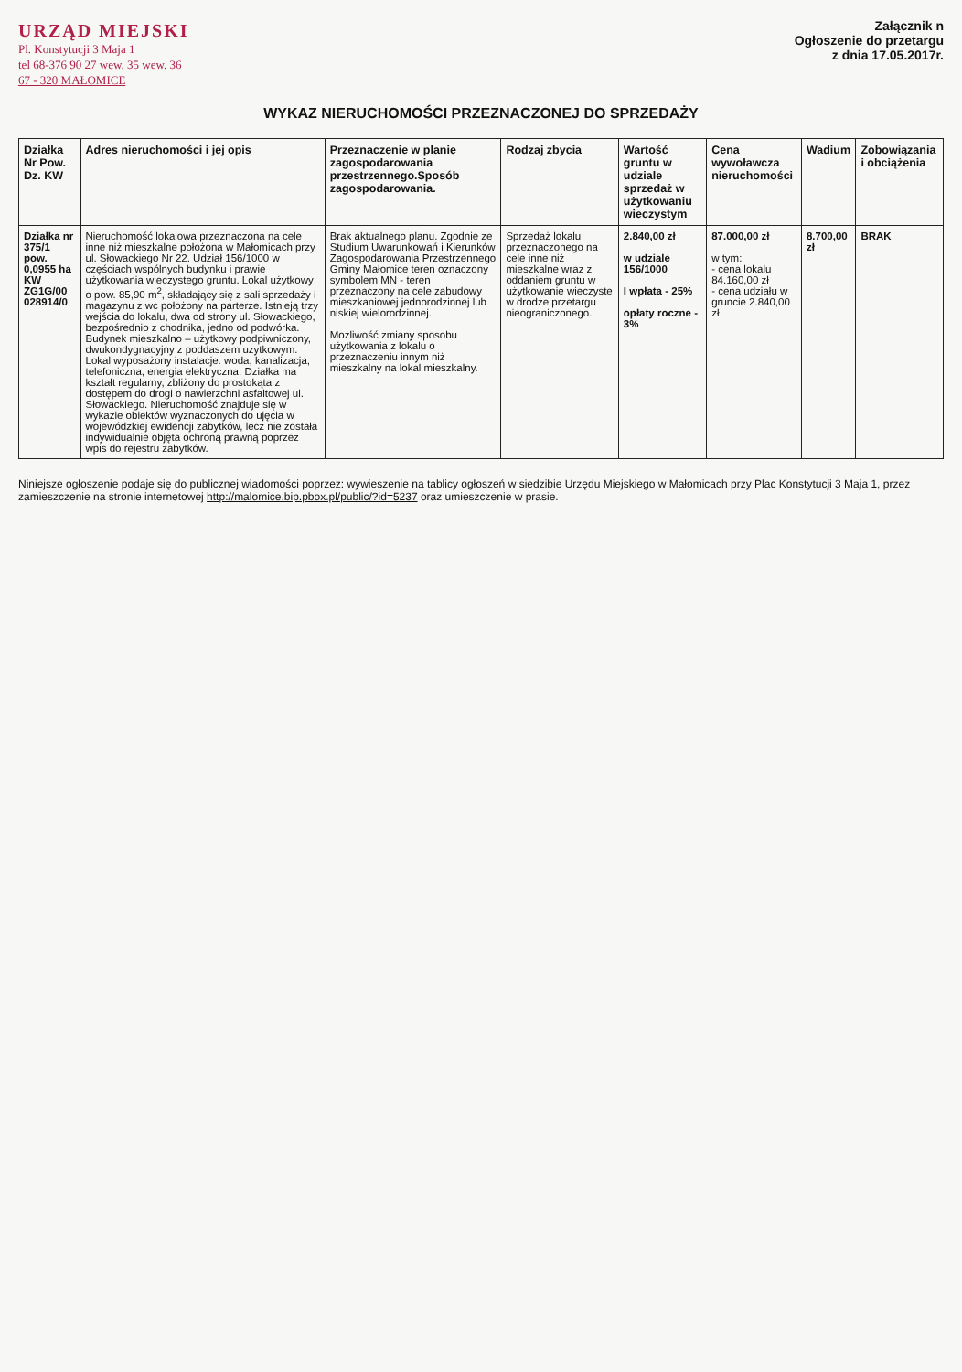URZĄD MIEJSKI
Pl. Konstytucji 3 Maja 1
tel 68-376 90 27 wew. 35 wew. 36
67 - 320 MAŁOMICE
Załącznik n
Ogłoszenie do przetargu
z dnia 17.05.2017r.
WYKAZ NIERUCHOMOŚCI PRZEZNACZONEJ DO SPRZEDAŻY
| Działka Nr Pow. Dz. KW | Adres nieruchomości i jej opis | Przeznaczenie w planie zagospodarowania przestrzennego.Sposób zagospodarowania. | Rodzaj zbycia | Wartość gruntu w udziale sprzedaż w użytkowaniu wieczystym | Cena wywoławcza nieruchomości | Wadium | Zobowiązania i obciążenia |
| --- | --- | --- | --- | --- | --- | --- | --- |
| Działka nr 375/1 pow. 0,0955 ha KW ZG1G/00 028914/0 | Nieruchomość lokalowa przeznaczona na cele inne niż mieszkalne położona w Małomicach przy ul. Słowackiego Nr 22. Udział 156/1000 w częściach wspólnych budynku i prawie użytkowania wieczystego gruntu. Lokal użytkowy o pow. 85,90 m<sup>2</sup>, składający się z sali sprzedaży i magazynu z wc położony na parterze. Istnieją trzy wejścia do lokalu, dwa od strony ul. Słowackiego, bezpośrednio z chodnika, jedno od podwórka. Budynek mieszkalno – użytkowy podpiwniczony, dwukondygnacyjny z poddaszem użytkowym. Lokal wyposażony instalacje: woda, kanalizacja, telefoniczna, energia elektryczna. Działka ma kształt regularny, zbliżony do prostokąta z dostępem do drogi o nawierzchni asfaltowej ul. Słowackiego. Nieruchomość znajduje się w wykazie obiektów wyznaczonych do ujęcia w wojewódzkiej ewidencji zabytków, lecz nie została indywidualnie objęta ochroną prawną poprzez wpis do rejestru zabytków. | Brak aktualnego planu. Zgodnie ze Studium Uwarunkowań i Kierunków Zagospodarowania Przestrzennego Gminy Małomice teren oznaczony symbolem MN - teren przeznaczony na cele zabudowy mieszkaniowej jednorodzinnej lub niskiej wielorodzinnej. Możliwość zmiany sposobu użytkowania z lokalu o przeznaczeniu innym niż mieszkalny na lokal mieszkalny. | Sprzedaż lokalu przeznaczonego na cele inne niż mieszkalne wraz z oddaniem gruntu w użytkowanie wieczyste w drodze przetargu nieograniczonego. | 2.840,00 zł w udziale 156/1000 I wpłata - 25% opłaty roczne - 3% | 87.000,00 zł w tym: - cena lokalu 84.160,00 zł - cena udziału w gruncie 2.840,00 zł | 8.700,00 zł | BRAK |
Niniejsze ogłoszenie podaje się do publicznej wiadomości poprzez: wywieszenie na tablicy ogłoszeń w siedzibie Urzędu Miejskiego w Małomicach przy Plac Konstytucji 3 Maja 1, przez zamieszczenie na stronie internetowej http://malomice.bip.pbox.pl/public/?id=5237 oraz umieszczenie w prasie.